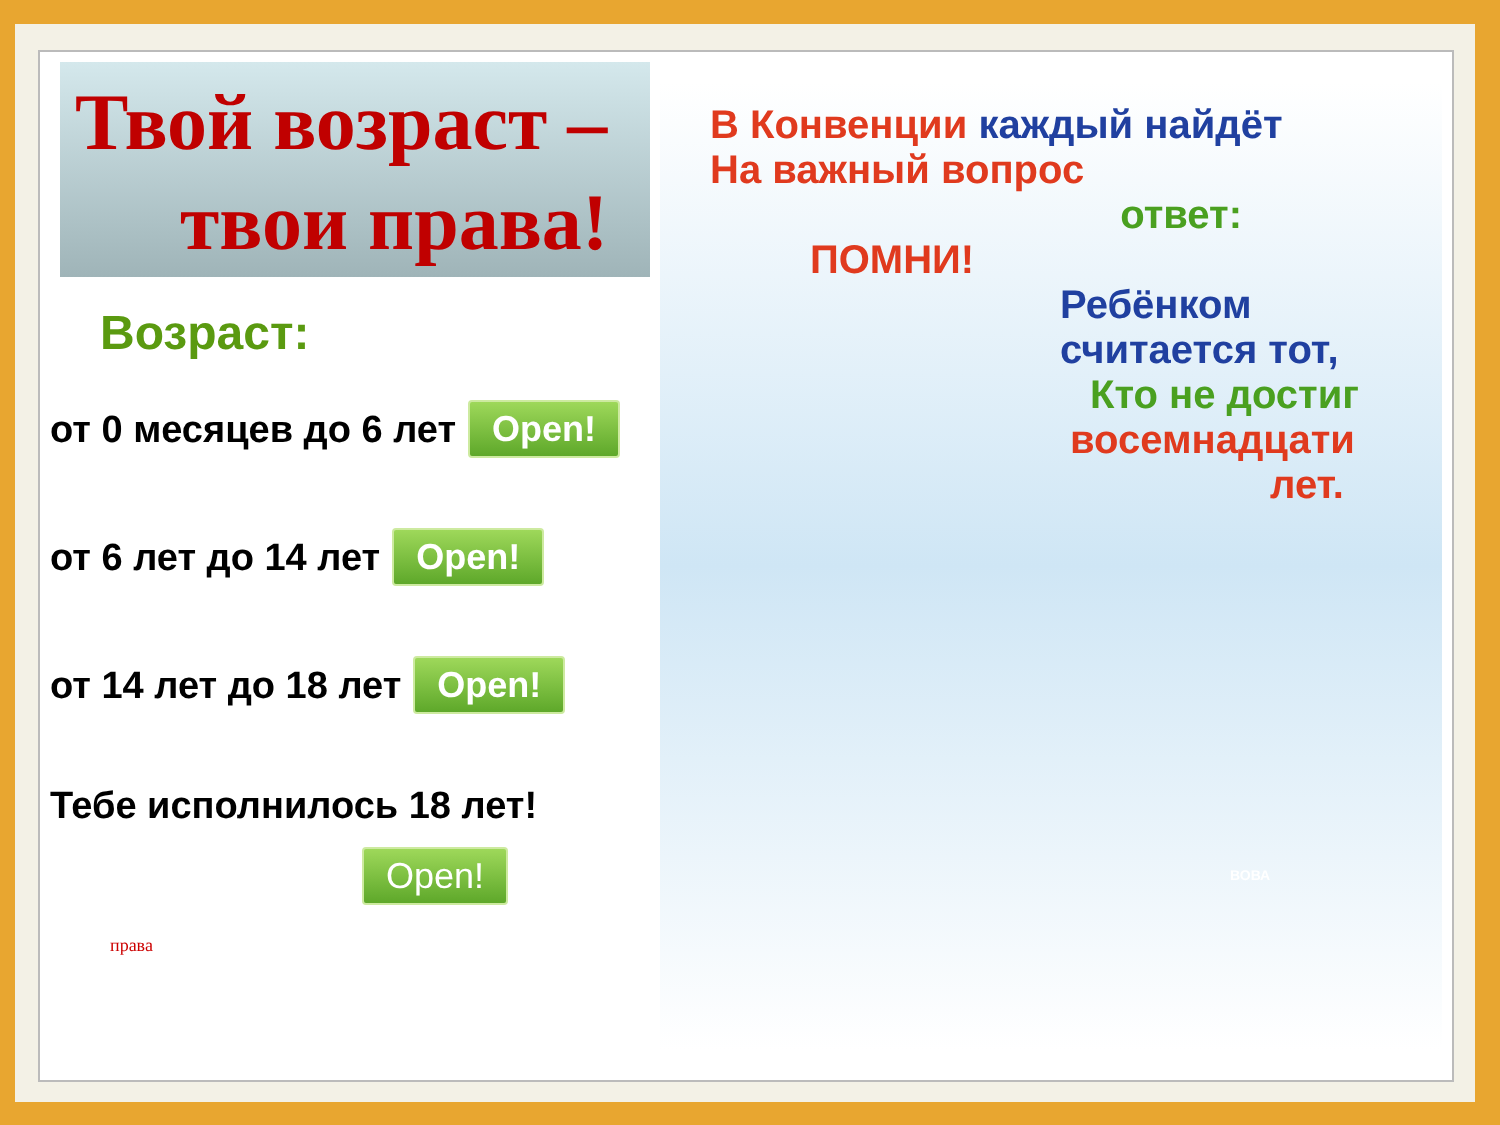Твой возраст –
твои права!
Возраст:
от 0 месяцев до 6 лет Open!
от 6 лет до 14 лет Open!
от 14 лет до 18 лет Open!
Тебе исполнилось 18 лет!
Open!
права
В Конвенции каждый найдёт
На важный вопрос
ответ:
ПОМНИ!
Ребёнком считается тот,
Кто не достиг
восемнадцати
лет.
ВОВА